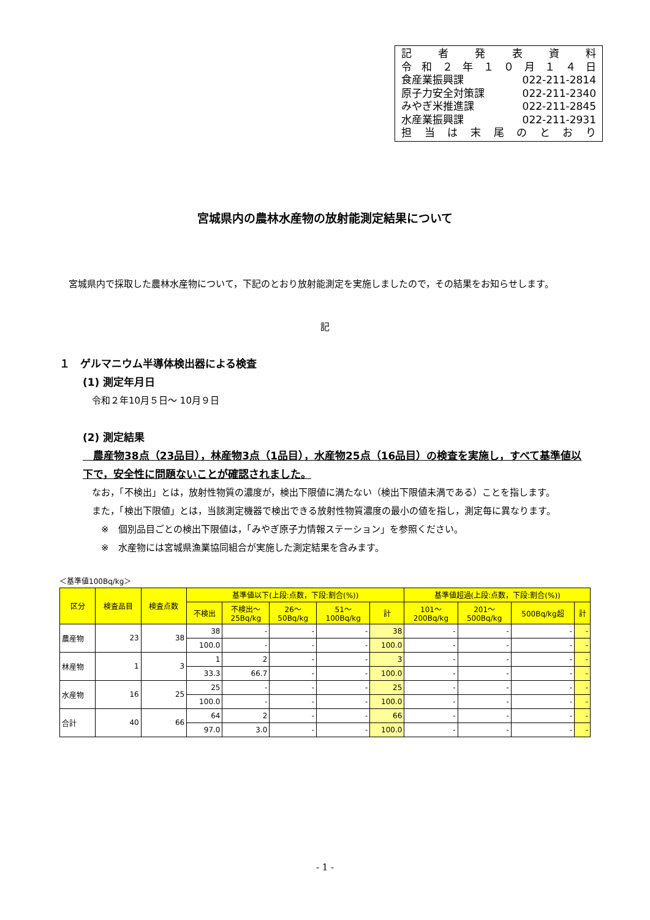記者発表資料
令和 ２ 年 １０ 月 １４ 日
食産業振興課 022-211-2814
原子力安全対策課 022-211-2340
みやぎ米推進課 022-211-2845
水産業振興課 022-211-2931
担当は末尾のとおり
宮城県内の農林水産物の放射能測定結果について
　宮城県内で採取した農林水産物について，下記のとおり放射能測定を実施しましたので，その結果をお知らせします。
記
１　ゲルマニウム半導体検出器による検査
(1) 測定年月日
　令和２年10月５日～ 10月９日
(2) 測定結果
　農産物38点（23品目），林産物3点（1品目），水産物25点（16品目）の検査を実施し，すべて基準値以下で，安全性に問題ないことが確認されました。
　なお，「不検出」とは，放射性物質の濃度が，検出下限値に満たない（検出下限値未満である）ことを指します。
　また，「検出下限値」とは，当該測定機器で検出できる放射性物質濃度の最小の値を指し，測定毎に異なります。
　　※　個別品目ごとの検出下限値は，「みやぎ原子力情報ステーション」を参照ください。
　　※　水産物には宮城県漁業協同組合が実施した測定結果を含みます。
＜基準値100Bq/kg＞
| 区分 | 検査品目 | 検査点数 | 基準値以下(上段:点数，下段:割合(%)) | | | | | 基準値超過(上段:点数，下段:割合(%)) | | | |
| --- | --- | --- | --- | --- | --- | --- | --- | --- | --- | --- | --- |
| | | | 不検出 | 不検出～ 25Bq/kg | 26～ 50Bq/kg | 51～ 100Bq/kg | 計 | 101～ 200Bq/kg | 201～ 500Bq/kg | 500Bq/kg超 | 計 |
| 農産物 | 23 | 38 | 38 | - | - | - | 38 | - | - | - | - |
| | | | 100.0 | - | - | - | 100.0 | - | - | - | - |
| 林産物 | 1 | 3 | 1 | 2 | - | - | 3 | - | - | - | - |
| | | | 33.3 | 66.7 | - | - | 100.0 | - | - | - | - |
| 水産物 | 16 | 25 | 25 | - | - | - | 25 | - | - | - | - |
| | | | 100.0 | - | - | - | 100.0 | - | - | - | - |
| 合計 | 40 | 66 | 64 | 2 | - | - | 66 | - | - | - | - |
| | | | 97.0 | 3.0 | - | - | 100.0 | - | - | - | - |
- 1 -